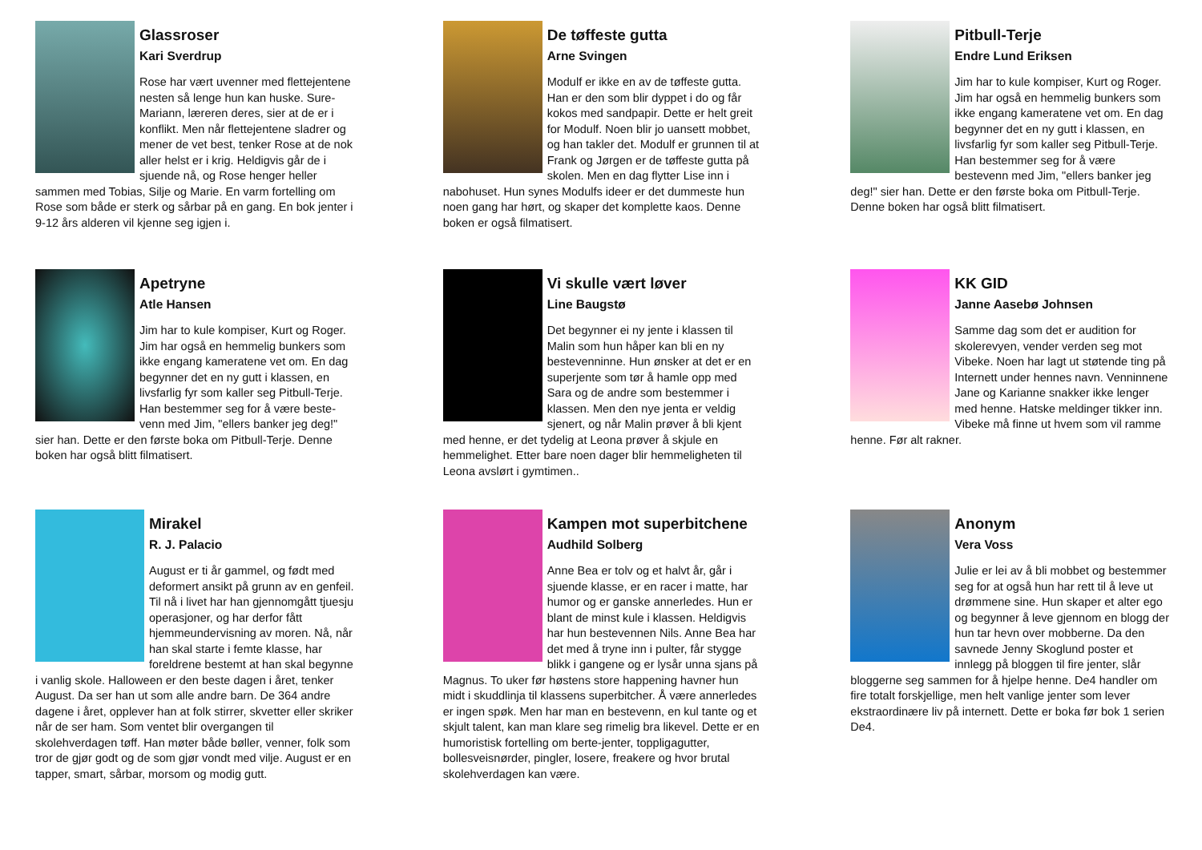Glassroser
Kari Sverdrup
Rose har vært uvenner med flettejentene nesten så lenge hun kan huske. Sure-Mariann, læreren deres, sier at de er i konflikt. Men når flettejentene sladrer og mener de vet best, tenker Rose at de nok aller helst er i krig. Heldigvis går de i sjuende nå, og Rose henger heller sammen med Tobias, Silje og Marie. En varm fortelling om Rose som både er sterk og sårbar på en gang. En bok jenter i 9-12 års alderen vil kjenne seg igjen i.
De tøffeste gutta
Arne Svingen
Modulf er ikke en av de tøffeste gutta. Han er den som blir dyppet i do og får kokos med sandpapir. Dette er helt greit for Modulf. Noen blir jo uansett mobbet, og han takler det. Modulf er grunnen til at Frank og Jørgen er de tøffeste gutta på skolen. Men en dag flytter Lise inn i nabohuset. Hun synes Modulfs ideer er det dummeste hun noen gang har hørt, og skaper det komplette kaos. Denne boken er også filmatisert.
Pitbull-Terje
Endre Lund Eriksen
Jim har to kule kompiser, Kurt og Roger. Jim har også en hemmelig bunkers som ikke engang kameratene vet om. En dag begynner det en ny gutt i klassen, en livsfarlig fyr som kaller seg Pitbull-Terje. Han bestemmer seg for å være bestevenn med Jim, "ellers banker jeg deg!" sier han. Dette er den første boka om Pitbull-Terje. Denne boken har også blitt filmatisert.
Apetryne
Atle Hansen
Jim har to kule kompiser, Kurt og Roger. Jim har også en hemmelig bunkers som ikke engang kameratene vet om. En dag begynner det en ny gutt i klassen, en livsfarlig fyr som kaller seg Pitbull-Terje. Han bestemmer seg for å være beste-venn med Jim, "ellers banker jeg deg!" sier han. Dette er den første boka om Pitbull-Terje. Denne boken har også blitt filmatisert.
Vi skulle vært løver
Line Baugstø
Det begynner ei ny jente i klassen til Malin som hun håper kan bli en ny bestevenninne. Hun ønsker at det er en superjente som tør å hamle opp med Sara og de andre som bestemmer i klassen. Men den nye jenta er veldig sjenert, og når Malin prøver å bli kjent med henne, er det tydelig at Leona prøver å skjule en hemmelighet. Etter bare noen dager blir hemmeligheten til Leona avslørt i gymtimen..
KK GID
Janne Aasebø Johnsen
Samme dag som det er audition for skolerevyen, vender verden seg mot Vibeke. Noen har lagt ut støtende ting på Internett under hennes navn. Venninnene Jane og Karianne snakker ikke lenger med henne. Hatske meldinger tikker inn. Vibeke må finne ut hvem som vil ramme henne. Før alt rakner.
Mirakel
R. J. Palacio
August er ti år gammel, og født med deformert ansikt på grunn av en genfeil. Til nå i livet har han gjennomgått tjuesju operasjoner, og har derfor fått hjemmeundervisning av moren. Nå, når han skal starte i femte klasse, har foreldrene bestemt at han skal begynne i vanlig skole. Halloween er den beste dagen i året, tenker August. Da ser han ut som alle andre barn. De 364 andre dagene i året, opplever han at folk stirrer, skvetter eller skriker når de ser ham. Som ventet blir overgangen til skolehverdagen tøff. Han møter både bøller, venner, folk som tror de gjør godt og de som gjør vondt med vilje. August er en tapper, smart, sårbar, morsom og modig gutt.
Kampen mot superbitchene
Audhild Solberg
Anne Bea er tolv og et halvt år, går i sjuende klasse, er en racer i matte, har humor og er ganske annerledes. Hun er blant de minst kule i klassen. Heldigvis har hun bestevennen Nils. Anne Bea har det med å tryne inn i pulter, får stygge blikk i gangene og er lysår unna sjans på Magnus. To uker før høstens store happening havner hun midt i skuddlinja til klassens superbitcher. Å være annerledes er ingen spøk. Men har man en bestevenn, en kul tante og et skjult talent, kan man klare seg rimelig bra likevel. Dette er en humoristisk fortelling om berte-jenter, toppligagutter, bollesveisnørder, pingler, losere, freakere og hvor brutal skolehverdagen kan være.
Anonym
Vera Voss
Julie er lei av å bli mobbet og bestemmer seg for at også hun har rett til å leve ut drømmene sine. Hun skaper et alter ego og begynner å leve gjennom en blogg der hun tar hevn over mobberne. Da den savnede Jenny Skoglund poster et innlegg på bloggen til fire jenter, slår bloggerne seg sammen for å hjelpe henne. De4 handler om fire totalt forskjellige, men helt vanlige jenter som lever ekstraordinære liv på internett. Dette er boka før bok 1 serien De4.